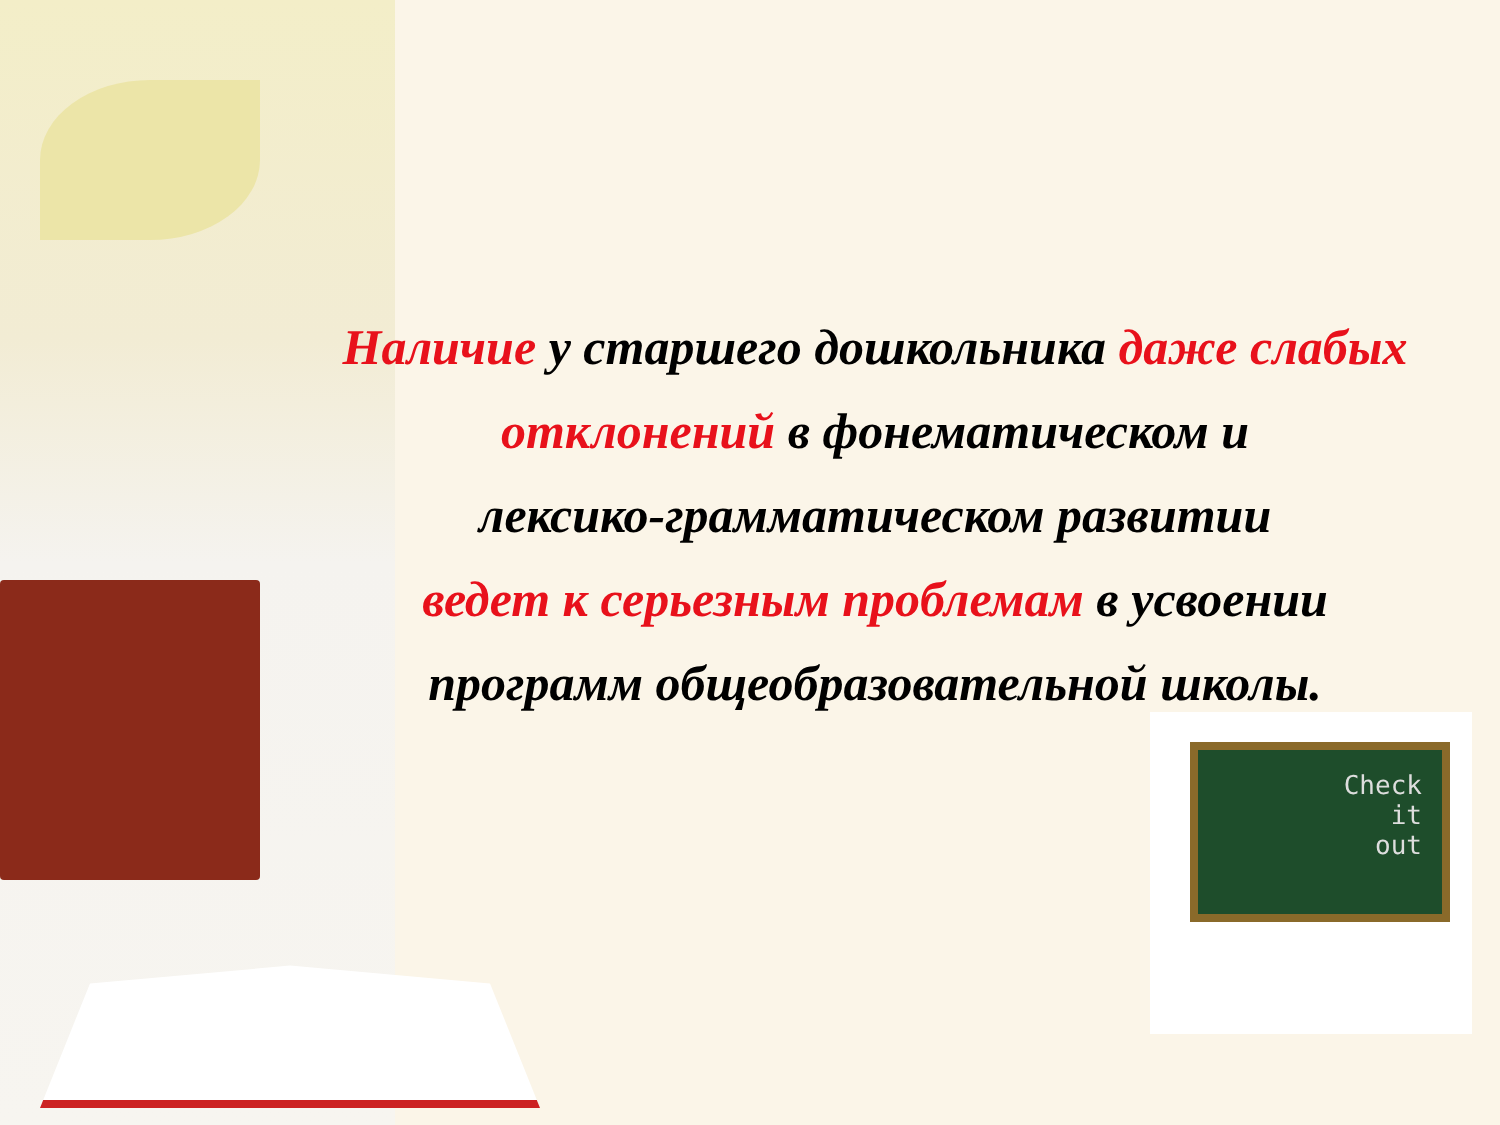Наличие у старшего дошкольника даже слабых отклонений в фонематическом и
лексико-грамматическом развитии
ведет к серьезным проблемам в усвоении программ общеобразовательной школы.
Check
it
out